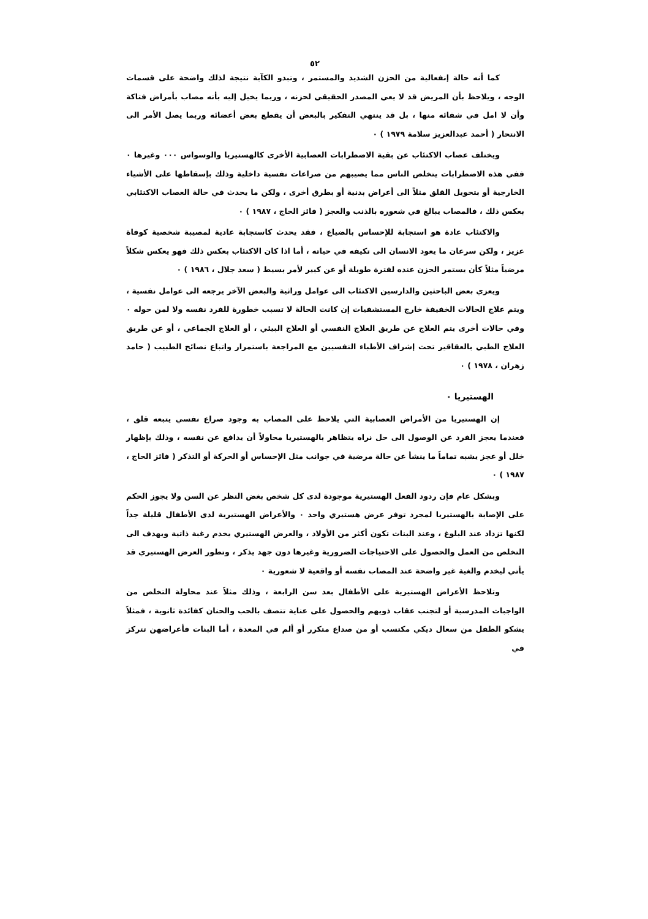٥٢
كما أنه حالة إنفعالية من الحزن الشديد والمستمر ، وتبدو الكآبة نتيجة لذلك واضحة على قسمات الوجه ، ويلاحظ بأن المريض قد لا يعي المصدر الحقيقي لحزنه ، وربما يخيل إليه بأنه مصاب بأمراض فتاكة وأن لا امل في شفائه منها ، بل قد ينتهي التفكير بالبعض أن يقطع بعض أعضائه وربما يصل الأمر الى الانتحار ( أحمد عبدالعزيز سلامة ١٩٧٩ ) ٠
ويختلف عصاب الاكتئاب عن بقية الاضطرابات العصابية الأخرى كالهستيريا والوسواس ٠٠٠ وغيرها ٠ ففي هذه الاضطرابات يتخلص الناس مما يصيبهم من صراعات نفسية داخلية وذلك بإسقاطها على الأشياء الخارجية أو بتحويل القلق مثلاً الى أعراض بدنية أو بطرق أخرى ، ولكن ما يحدث في حالة العصاب الاكتئابي بعكس ذلك ، فالمصاب يبالغ في شعوره بالذنب والعجز ( فائز الحاج ، ١٩٨٧ ) ٠
والاكتئاب عادة هو استجابة للإحساس بالضياع ، فقد يحدث كاستجابة عادية لمصيبة شخصية كوفاة عزيز ، ولكن سرعان ما يعود الانسان الى تكيفه في حياته ، أما اذا كان الاكتئاب بعكس ذلك فهو يعكس شكلاً مرضياً مثلاً كأن يستمر الحزن عنده لفترة طويلة أو عن كبير لأمر بسيط ( سعد جلال ، ١٩٨٦ ) ٠
ويعزي بعض الباحثين والدارسين الاكتئاب الى عوامل وراثية والبعض الآخر يرجعه الى عوامل نفسية ، ويتم علاج الحالات الخفيفة خارج المستشفيات إن كانت الحالة لا تسبب خطورة للفرد نفسه ولا لمن حوله ٠ وفي حالات أخرى يتم العلاج عن طريق العلاج النفسي أو العلاج البيئي ، أو العلاج الجماعي ، أو عن طريق العلاج الطبي بالعقاقير تحت إشراف الأطباء النفسيين مع المراجعة باستمرار واتباع نصائح الطبيب ( حامد زهران ، ١٩٧٨ ) ٠
الهستيريا ٠
إن الهستيريا من الأمراض العصابية التي يلاحظ على المصاب به وجود صراع نفسي يتبعه قلق ، فعندما يعجز الفرد عن الوصول الى حل نراه يتظاهر بالهستيريا محاولاً أن يدافع عن نفسه ، وذلك بإظهار خلل أو عجز يشبه تماماً ما ينشأ عن حالة مرضية في جوانب مثل الإحساس أو الحركة أو التذكر ( فائز الحاج ، ١٩٨٧ ) ٠
وبشكل عام فإن ردود الفعل الهستيرية موجودة لدى كل شخص بغض النظر عن السن ولا يجوز الحكم على الإصابة بالهستيريا لمجرد توفر عرض هستيري واحد ٠ والأعراض الهستيرية لدى الأطفال قليلة جداً لكنها تزداد عند البلوغ ، وعند البنات تكون أكثر من الأولاد ، والعرض الهستيري يخدم رغبة ذاتية ويهدف الى التخلص من العمل والحصول على الاحتياجات الضرورية وغيرها دون جهد يذكر ، وتطور العرض الهستيري قد يأتي ليخدم والغية غير واضحة عند المصاب نفسه أو واقعية لا شعورية ٠
وتلاحظ الأعراض الهستيرية على الأطفال بعد سن الرابعة ، وذلك مثلاً عند محاولة التخلص من الواجبات المدرسية أو لتجنب عقاب ذويهم والحصول على عناية تتصف بالحب والحنان كفائدة ثانوية ، فمثلاً يشكو الطفل من سعال ديكي مكتسب أو من صداع متكرر أو ألم في المعدة ، أما البنات فأعراضهن تتركز في